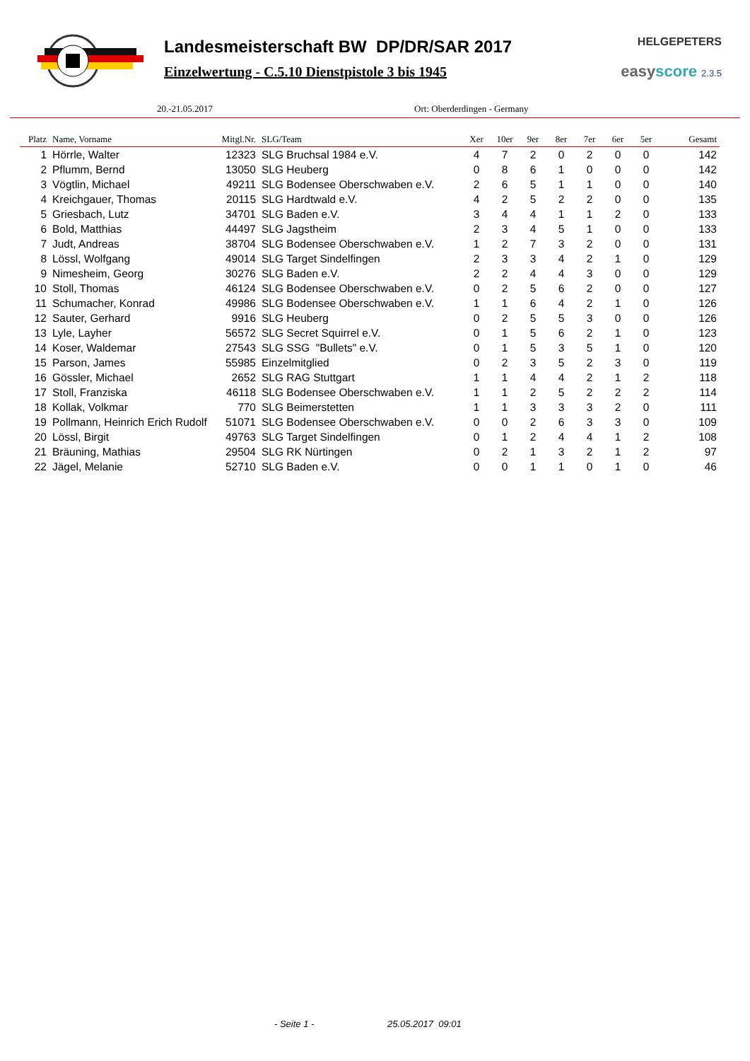Landesmeisterschaft BW DP/DR/SAR 2017
Einzelwertung - C.5.10 Dienstpistole 3 bis 1945
HELGEPETERS
easyscore 2.3.5
20.-21.05.2017 Ort: Oberderdingen - Germany
| Platz | Name, Vorname | Mitgl.Nr. | SLG/Team | Xer | 10er | 9er | 8er | 7er | 6er | 5er | Gesamt |
| --- | --- | --- | --- | --- | --- | --- | --- | --- | --- | --- | --- |
| 1 | Hörrle, Walter | 12323 | SLG Bruchsal 1984 e.V. | 4 | 7 | 2 | 0 | 2 | 0 | 0 | 142 |
| 2 | Pflumm, Bernd | 13050 | SLG Heuberg | 0 | 8 | 6 | 1 | 0 | 0 | 0 | 142 |
| 3 | Vögtlin, Michael | 49211 | SLG Bodensee Oberschwaben e.V. | 2 | 6 | 5 | 1 | 1 | 0 | 0 | 140 |
| 4 | Kreichgauer, Thomas | 20115 | SLG Hardtwald e.V. | 4 | 2 | 5 | 2 | 2 | 0 | 0 | 135 |
| 5 | Griesbach, Lutz | 34701 | SLG Baden e.V. | 3 | 4 | 4 | 1 | 1 | 2 | 0 | 133 |
| 6 | Bold, Matthias | 44497 | SLG Jagstheim | 2 | 3 | 4 | 5 | 1 | 0 | 0 | 133 |
| 7 | Judt, Andreas | 38704 | SLG Bodensee Oberschwaben e.V. | 1 | 2 | 7 | 3 | 2 | 0 | 0 | 131 |
| 8 | Lössl, Wolfgang | 49014 | SLG Target Sindelfingen | 2 | 3 | 3 | 4 | 2 | 1 | 0 | 129 |
| 9 | Nimesheim, Georg | 30276 | SLG Baden e.V. | 2 | 2 | 4 | 4 | 3 | 0 | 0 | 129 |
| 10 | Stoll, Thomas | 46124 | SLG Bodensee Oberschwaben e.V. | 0 | 2 | 5 | 6 | 2 | 0 | 0 | 127 |
| 11 | Schumacher, Konrad | 49986 | SLG Bodensee Oberschwaben e.V. | 1 | 1 | 6 | 4 | 2 | 1 | 0 | 126 |
| 12 | Sauter, Gerhard | 9916 | SLG Heuberg | 0 | 2 | 5 | 5 | 3 | 0 | 0 | 126 |
| 13 | Lyle, Layher | 56572 | SLG Secret Squirrel e.V. | 0 | 1 | 5 | 6 | 2 | 1 | 0 | 123 |
| 14 | Koser, Waldemar | 27543 | SLG SSG "Bullets" e.V. | 0 | 1 | 5 | 3 | 5 | 1 | 0 | 120 |
| 15 | Parson, James | 55985 | Einzelmitglied | 0 | 2 | 3 | 5 | 2 | 3 | 0 | 119 |
| 16 | Gössler, Michael | 2652 | SLG RAG Stuttgart | 1 | 1 | 4 | 4 | 2 | 1 | 2 | 118 |
| 17 | Stoll, Franziska | 46118 | SLG Bodensee Oberschwaben e.V. | 1 | 1 | 2 | 5 | 2 | 2 | 2 | 114 |
| 18 | Kollak, Volkmar | 770 | SLG Beimerstetten | 1 | 1 | 3 | 3 | 3 | 2 | 0 | 111 |
| 19 | Pollmann, Heinrich Erich Rudolf | 51071 | SLG Bodensee Oberschwaben e.V. | 0 | 0 | 2 | 6 | 3 | 3 | 0 | 109 |
| 20 | Lössl, Birgit | 49763 | SLG Target Sindelfingen | 0 | 1 | 2 | 4 | 4 | 1 | 2 | 108 |
| 21 | Bräuning, Mathias | 29504 | SLG RK Nürtingen | 0 | 2 | 1 | 3 | 2 | 1 | 2 | 97 |
| 22 | Jägel, Melanie | 52710 | SLG Baden e.V. | 0 | 0 | 1 | 1 | 0 | 1 | 0 | 46 |
- Seite 1 - 25.05.2017 09:01